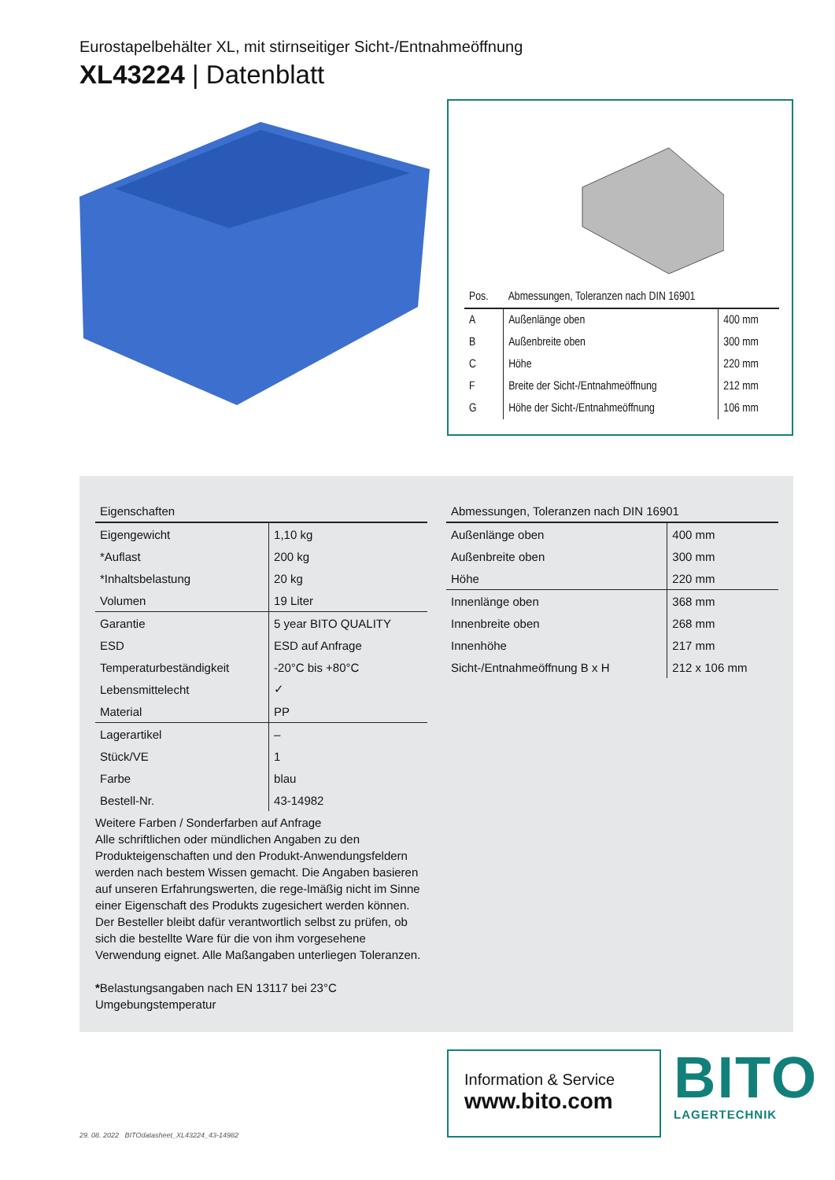Eurostapelbehälter XL, mit stirnseitiger Sicht-/Entnahmeöffnung
XL43224 | Datenblatt
| Pos. | Abmessungen, Toleranzen nach DIN 16901 | |
| --- | --- | --- |
| A | Außenlänge oben | 400 mm |
| B | Außenbreite oben | 300 mm |
| C | Höhe | 220 mm |
| F | Breite der Sicht-/Entnahmeöffnung | 212 mm |
| G | Höhe der Sicht-/Entnahmeöffnung | 106 mm |
| Eigenschaften | |
| --- | --- |
| Eigengewicht | 1,10 kg |
| *Auflast | 200 kg |
| *Inhaltsbelastung | 20 kg |
| Volumen | 19 Liter |
| Garantie | 5 year BITO QUALITY |
| ESD | ESD auf Anfrage |
| Temperaturbeständigkeit | -20°C bis +80°C |
| Lebensmittelecht | ✓ |
| Material | PP |
| Lagerartikel | – |
| Stück/VE | 1 |
| Farbe | blau |
| Bestell-Nr. | 43-14982 |
| Abmessungen, Toleranzen nach DIN 16901 | |
| --- | --- |
| Außenlänge oben | 400 mm |
| Außenbreite oben | 300 mm |
| Höhe | 220 mm |
| Innenlänge oben | 368 mm |
| Innenbreite oben | 268 mm |
| Innenhöhe | 217 mm |
| Sicht-/Entnahmeöffnung B x H | 212 x 106 mm |
Weitere Farben / Sonderfarben auf Anfrage
Alle schriftlichen oder mündlichen Angaben zu den Produkteigenschaften und den Produkt-Anwendungsfeldern werden nach bestem Wissen gemacht. Die Angaben basieren auf unseren Erfahrungswerten, die rege-lmäßig nicht im Sinne einer Eigenschaft des Produkts zugesichert werden können. Der Besteller bleibt dafür verantwortlich selbst zu prüfen, ob sich die bestellte Ware für die von ihm vorgesehene Verwendung eignet. Alle Maßangaben unterliegen Toleranzen.
*Belastungsangaben nach EN 13117 bei 23°C Umgebungstemperatur
Information & Service
www.bito.com
BITO
LAGERTECHNIK
29. 08. 2022 BITOdatasheet_XL43224_43-14982